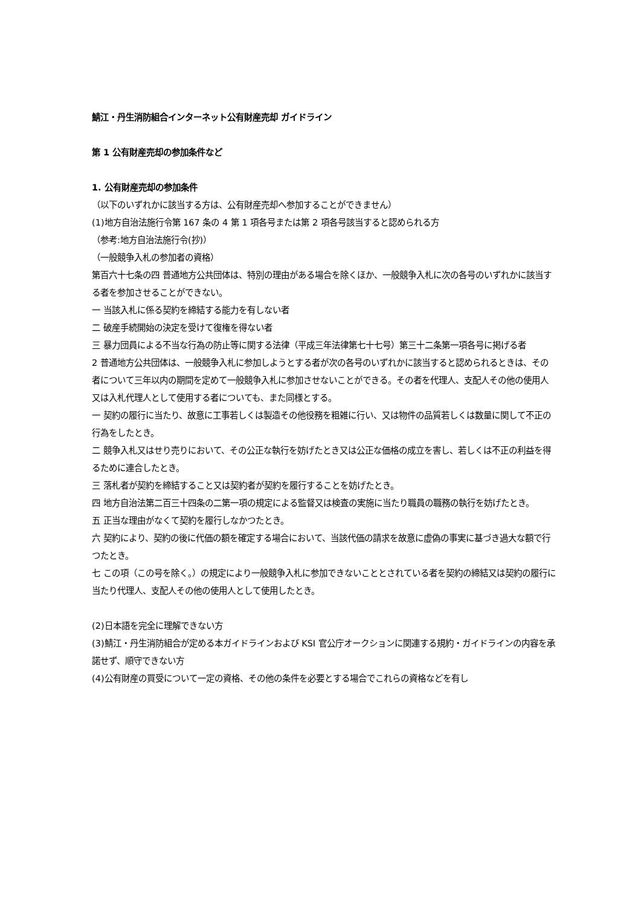鯖江・丹生消防組合インターネット公有財産売却 ガイドライン
第 1 公有財産売却の参加条件など
1. 公有財産売却の参加条件
（以下のいずれかに該当する方は、公有財産売却へ参加することができません）
(1)地方自治法施行令第 167 条の 4 第 1 項各号または第 2 項各号該当すると認められる方
（参考:地方自治法施行令(抄)）
（一般競争入札の参加者の資格）
第百六十七条の四 普通地方公共団体は、特別の理由がある場合を除くほか、一般競争入札に次の各号のいずれかに該当する者を参加させることができない。
一 当該入札に係る契約を締結する能力を有しない者
二 破産手続開始の決定を受けて復権を得ない者
三 暴力団員による不当な行為の防止等に関する法律（平成三年法律第七十七号）第三十二条第一項各号に掲げる者
2 普通地方公共団体は、一般競争入札に参加しようとする者が次の各号のいずれかに該当すると認められるときは、その者について三年以内の期間を定めて一般競争入札に参加させないことができる。その者を代理人、支配人その他の使用人又は入札代理人として使用する者についても、また同様とする。
一 契約の履行に当たり、故意に工事若しくは製造その他役務を粗雑に行い、又は物件の品質若しくは数量に関して不正の行為をしたとき。
二 競争入札又はせり売りにおいて、その公正な執行を妨げたとき又は公正な価格の成立を害し、若しくは不正の利益を得るために連合したとき。
三 落札者が契約を締結すること又は契約者が契約を履行することを妨げたとき。
四 地方自治法第二百三十四条の二第一項の規定による監督又は検査の実施に当たり職員の職務の執行を妨げたとき。
五 正当な理由がなくて契約を履行しなかつたとき。
六 契約により、契約の後に代価の額を確定する場合において、当該代価の請求を故意に虚偽の事実に基づき過大な額で行つたとき。
七 この項（この号を除く。）の規定により一般競争入札に参加できないこととされている者を契約の締結又は契約の履行に当たり代理人、支配人その他の使用人として使用したとき。
(2)日本語を完全に理解できない方
(3)鯖江・丹生消防組合が定める本ガイドラインおよび KSI 官公庁オークションに関連する規約・ガイドラインの内容を承諾せず、順守できない方
(4)公有財産の買受について一定の資格、その他の条件を必要とする場合でこれらの資格などを有し